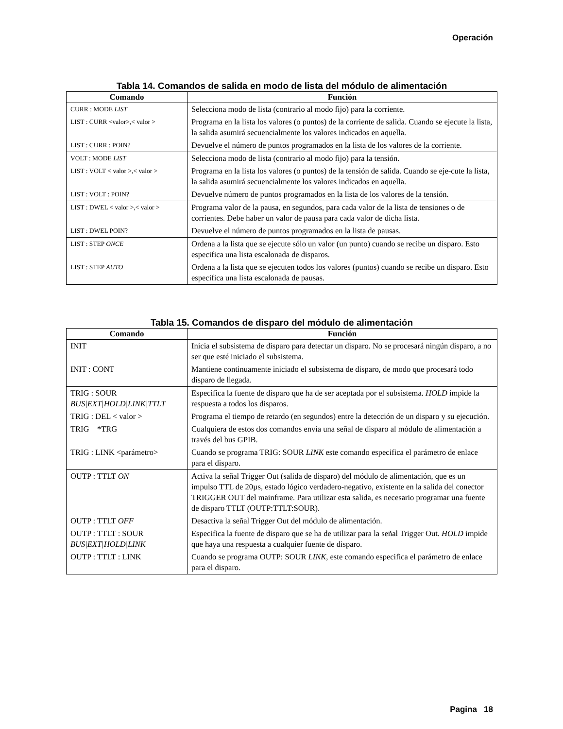Operación
Tabla 14. Comandos de salida en modo de lista del módulo de alimentación
| Comando | Función |
| --- | --- |
| CURR : MODE LIST | Selecciona modo de lista (contrario al modo fijo) para la corriente. |
| LIST : CURR <valor>,< valor > | Programa en la lista los valores (o puntos) de la corriente de salida. Cuando se ejecute la lista, la salida asumirá secuencialmente los valores indicados en aquella. |
| LIST : CURR : POIN? | Devuelve el número de puntos programados en la lista de los valores de la corriente. |
| VOLT : MODE LIST | Selecciona modo de lista (contrario al modo fijo) para la tensión. |
| LIST : VOLT < valor >,< valor > | Programa en la lista los valores (o puntos) de la tensión de salida. Cuando se eje-cute la lista, la salida asumirá secuencialmente los valores indicados en aquella. |
| LIST : VOLT : POIN? | Devuelve número de puntos programados en la lista de los valores de la tensión. |
| LIST : DWEL < valor >,< valor > | Programa valor de la pausa, en segundos, para cada valor de la lista de tensiones o de corrientes. Debe haber un valor de pausa para cada valor de dicha lista. |
| LIST : DWEL POIN? | Devuelve el número de puntos programados en la lista de pausas. |
| LIST : STEP ONCE | Ordena a la lista que se ejecute sólo un valor (un punto) cuando se recibe un disparo. Esto especifica una lista escalonada de disparos. |
| LIST : STEP AUTO | Ordena a la lista que se ejecuten todos los valores (puntos) cuando se recibe un disparo. Esto especifica una lista escalonada de pausas. |
Tabla 15. Comandos de disparo del módulo de alimentación
| Comando | Función |
| --- | --- |
| INIT | Inicia el subsistema de disparo para detectar un disparo. No se procesará ningún disparo, a no ser que esté iniciado el subsistema. |
| INIT : CONT | Mantiene continuamente iniciado el subsistema de disparo, de modo que procesará todo disparo de llegada. |
| TRIG : SOUR BUS/EXT/HOLD/LINK/TTLT | Especifica la fuente de disparo que ha de ser aceptada por el subsistema. HOLD impide la respuesta a todos los disparos. |
| TRIG : DEL < valor > | Programa el tiempo de retardo (en segundos) entre la detección de un disparo y su ejecución. |
| TRIG *TRG | Cualquiera de estos dos comandos envía una señal de disparo al módulo de alimentación a través del bus GPIB. |
| TRIG : LINK <parámetro> | Cuando se programa TRIG: SOUR LINK este comando especifica el parámetro de enlace para el disparo. |
| OUTP : TTLT ON | Activa la señal Trigger Out (salida de disparo) del módulo de alimentación, que es un impulso TTL de 20µs, estado lógico verdadero-negativo, existente en la salida del conector TRIGGER OUT del mainframe. Para utilizar esta salida, es necesario programar una fuente de disparo TTLT (OUTP:TTLT:SOUR). |
| OUTP : TTLT OFF | Desactiva la señal Trigger Out del módulo de alimentación. |
| OUTP : TTLT : SOUR BUS/EXT/HOLD/LINK | Especifica la fuente de disparo que se ha de utilizar para la señal Trigger Out. HOLD impide que haya una respuesta a cualquier fuente de disparo. |
| OUTP : TTLT : LINK | Cuando se programa OUTP: SOUR LINK , este comando especifica el parámetro de enlace para el disparo. |
Pagina 18